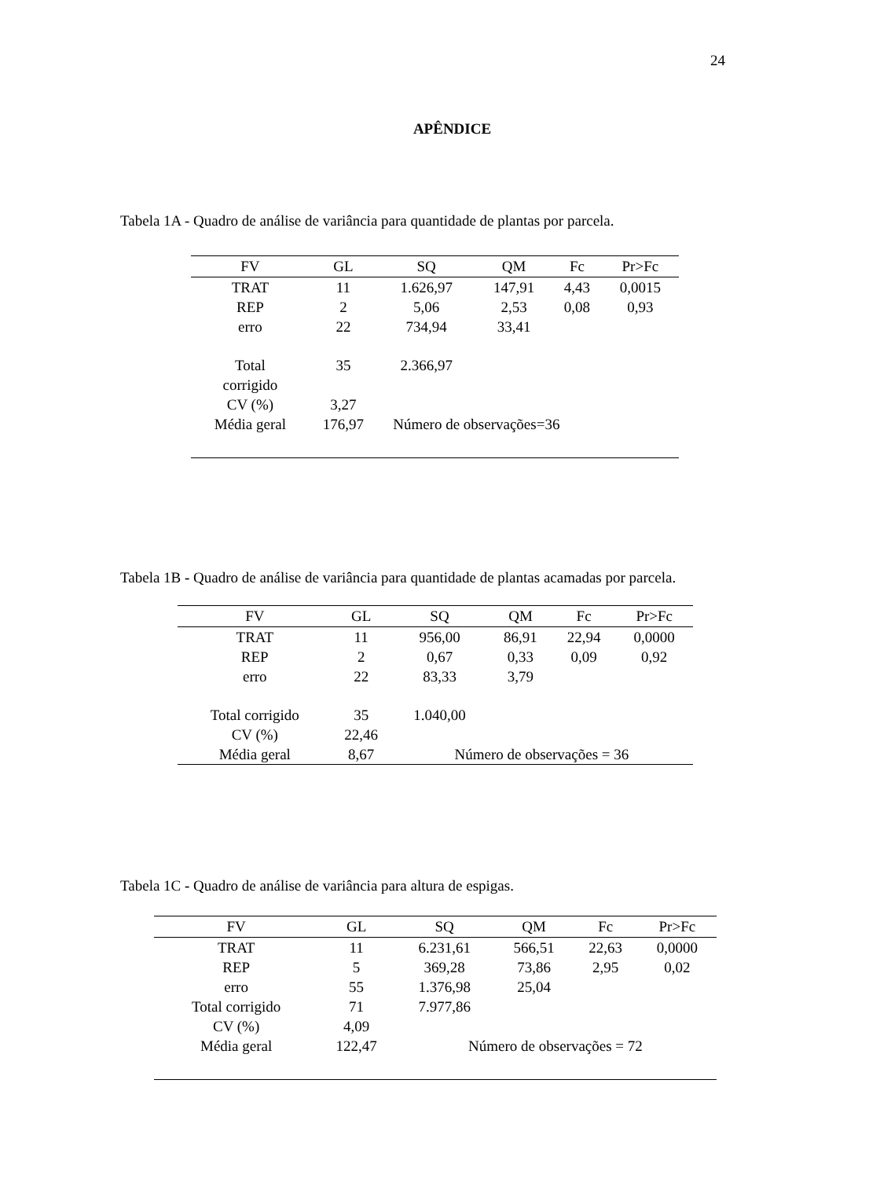24
APÊNDICE
Tabela 1A - Quadro de análise de variância para quantidade de plantas por parcela.
| FV | GL | SQ | QM | Fc | Pr>Fc |
| --- | --- | --- | --- | --- | --- |
| TRAT | 11 | 1.626,97 | 147,91 | 4,43 | 0,0015 |
| REP | 2 | 5,06 | 2,53 | 0,08 | 0,93 |
| erro | 22 | 734,94 | 33,41 | | |
| Total corrigido | 35 | 2.366,97 | | | |
| CV (%) | 3,27 | | | | |
| Média geral | 176,97 | Número de observações=36 | | | |
Tabela 1B - Quadro de análise de variância para quantidade de plantas acamadas por parcela.
| FV | GL | SQ | QM | Fc | Pr>Fc |
| --- | --- | --- | --- | --- | --- |
| TRAT | 11 | 956,00 | 86,91 | 22,94 | 0,0000 |
| REP | 2 | 0,67 | 0,33 | 0,09 | 0,92 |
| erro | 22 | 83,33 | 3,79 | | |
| Total corrigido | 35 | 1.040,00 | | | |
| CV (%) | 22,46 | | | | |
| Média geral | 8,67 | Número de observações = 36 | | | |
Tabela 1C - Quadro de análise de variância para altura de espigas.
| FV | GL | SQ | QM | Fc | Pr>Fc |
| --- | --- | --- | --- | --- | --- |
| TRAT | 11 | 6.231,61 | 566,51 | 22,63 | 0,0000 |
| REP | 5 | 369,28 | 73,86 | 2,95 | 0,02 |
| erro | 55 | 1.376,98 | 25,04 | | |
| Total corrigido | 71 | 7.977,86 | | | |
| CV (%) | 4,09 | | | | |
| Média geral | 122,47 | Número de observações = 72 | | | |